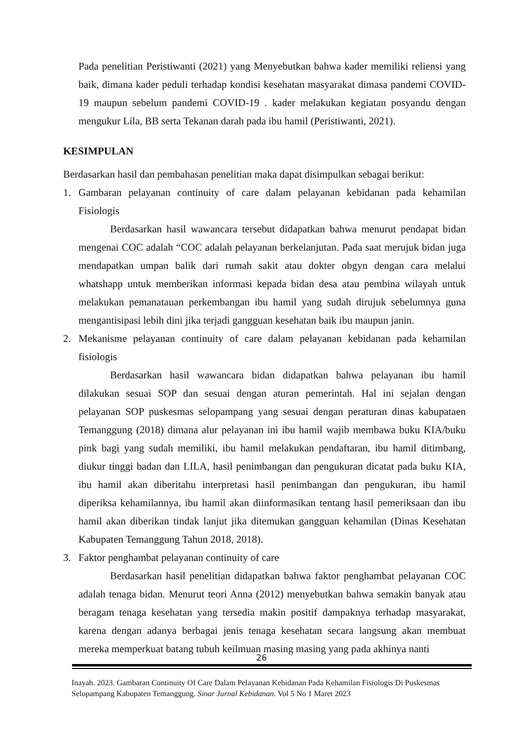Pada penelitian Peristiwanti (2021) yang Menyebutkan bahwa kader memiliki reliensi yang baik, dimana kader peduli terhadap kondisi kesehatan masyarakat dimasa pandemi COVID-19 maupun sebelum pandemi COVID-19 . kader melakukan kegiatan posyandu dengan mengukur Lila, BB serta Tekanan darah pada ibu hamil (Peristiwanti, 2021).
KESIMPULAN
Berdasarkan hasil dan pembahasan penelitian maka dapat disimpulkan sebagai berikut:
1. Gambaran pelayanan continuity of care dalam pelayanan kebidanan pada kehamilan Fisiologis
Berdasarkan hasil wawancara tersebut didapatkan bahwa menurut pendapat bidan mengenai COC adalah “COC adalah pelayanan berkelanjutan. Pada saat merujuk bidan juga mendapatkan umpan balik dari rumah sakit atau dokter obgyn dengan cara melalui whatshapp untuk memberikan informasi kepada bidan desa atau pembina wilayah untuk melakukan pemanatauan perkembangan ibu hamil yang sudah dirujuk sebelumnya guna mengantisipasi lebih dini jika terjadi gangguan kesehatan baik ibu maupun janin.
2. Mekanisme pelayanan continuity of care dalam pelayanan kebidanan pada kehamilan fisiologis
Berdasarkan hasil wawancara bidan didapatkan bahwa pelayanan ibu hamil dilakukan sesuai SOP dan sesuai dengan aturan pemerintah. Hal ini sejalan dengan pelayanan SOP puskesmas selopampang yang sesuai dengan peraturan dinas kabupataen Temanggung (2018) dimana alur pelayanan ini ibu hamil wajib membawa buku KIA/buku pink bagi yang sudah memiliki, ibu hamil melakukan pendaftaran, ibu hamil ditimbang, diukur tinggi badan dan LILA, hasil penimbangan dan pengukuran dicatat pada buku KIA, ibu hamil akan diberitahu interpretasi hasil penimbangan dan pengukuran, ibu hamil diperiksa kehamilannya, ibu hamil akan diinformasikan tentang hasil pemeriksaan dan ibu hamil akan diberikan tindak lanjut jika ditemukan gangguan kehamilan (Dinas Kesehatan Kabupaten Temanggung Tahun 2018, 2018).
3. Faktor penghambat pelayanan continuity of care
Berdasarkan hasil penelitian didapatkan bahwa faktor penghambat pelayanan COC adalah tenaga bidan. Menurut teori Anna (2012) menyebutkan bahwa semakin banyak atau beragam tenaga kesehatan yang tersedia makin positif dampaknya terhadap masyarakat, karena dengan adanya berbagai jenis tenaga kesehatan secara langsung akan membuat mereka memperkuat batang tubuh keilmuan masing masing yang pada akhinya nanti
26
Inayah. 2023. Gambaran Continuity Of Care Dalam Pelayanan Kebidanan Pada Kehamilan Fisiologis Di Puskesmas Selopampang Kabupaten Temanggung. Sinar Jurnal Kebidanan. Vol 5 No 1 Maret 2023